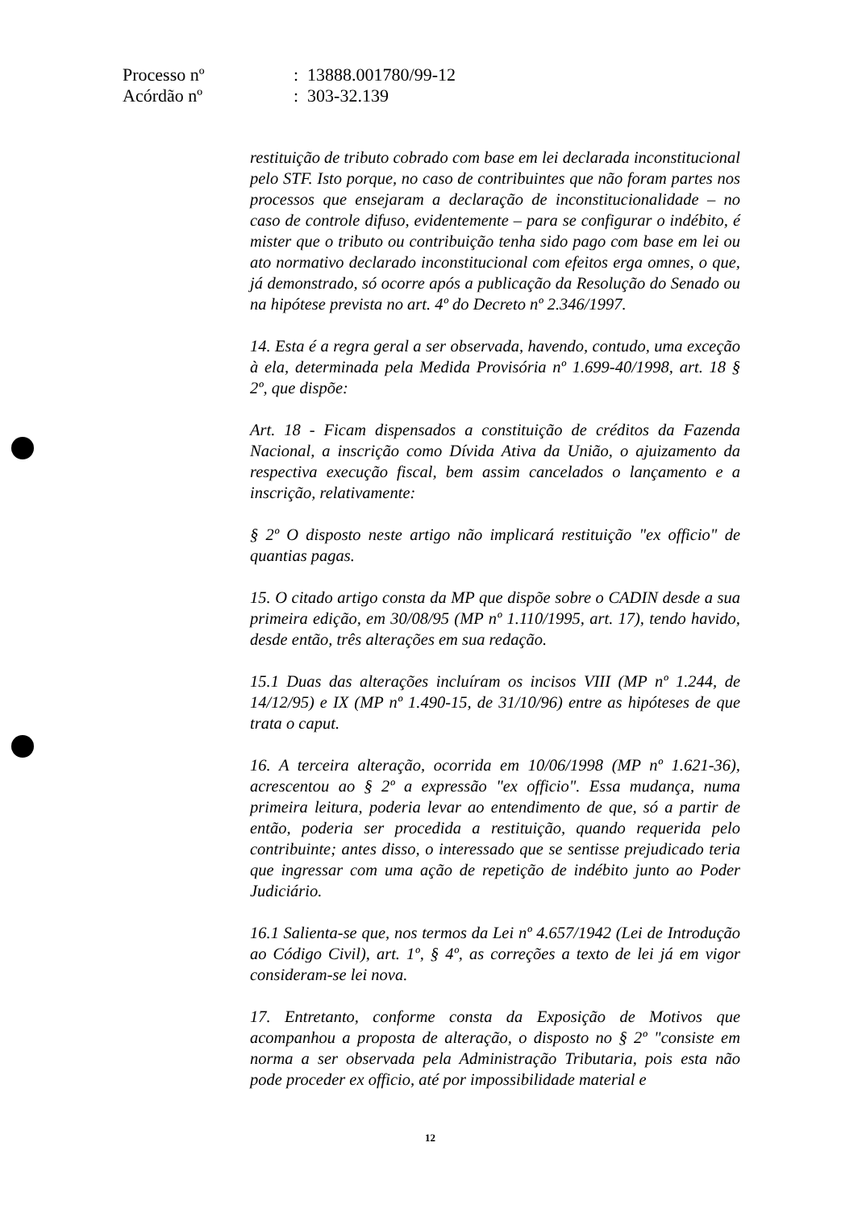| Processo nº | : 13888.001780/99-12 |
| Acórdão nº | : 303-32.139 |
restituição de tributo cobrado com base em lei declarada inconstitucional pelo STF. Isto porque, no caso de contribuintes que não foram partes nos processos que ensejaram a declaração de inconstitucionalidade – no caso de controle difuso, evidentemente – para se configurar o indébito, é mister que o tributo ou contribuição tenha sido pago com base em lei ou ato normativo declarado inconstitucional com efeitos erga omnes, o que, já demonstrado, só ocorre após a publicação da Resolução do Senado ou na hipótese prevista no art. 4º do Decreto nº 2.346/1997.
14. Esta é a regra geral a ser observada, havendo, contudo, uma exceção à ela, determinada pela Medida Provisória nº 1.699-40/1998, art. 18 § 2º, que dispõe:
Art. 18 - Ficam dispensados a constituição de créditos da Fazenda Nacional, a inscrição como Dívida Ativa da União, o ajuizamento da respectiva execução fiscal, bem assim cancelados o lançamento e a inscrição, relativamente:
§ 2º O disposto neste artigo não implicará restituição "ex officio" de quantias pagas.
15. O citado artigo consta da MP que dispõe sobre o CADIN desde a sua primeira edição, em 30/08/95 (MP nº 1.110/1995, art. 17), tendo havido, desde então, três alterações em sua redação.
15.1 Duas das alterações incluíram os incisos VIII (MP nº 1.244, de 14/12/95) e IX (MP nº 1.490-15, de 31/10/96) entre as hipóteses de que trata o caput.
16. A terceira alteração, ocorrida em 10/06/1998 (MP nº 1.621-36), acrescentou ao § 2º a expressão "ex officio". Essa mudança, numa primeira leitura, poderia levar ao entendimento de que, só a partir de então, poderia ser procedida a restituição, quando requerida pelo contribuinte; antes disso, o interessado que se sentisse prejudicado teria que ingressar com uma ação de repetição de indébito junto ao Poder Judiciário.
16.1 Salienta-se que, nos termos da Lei nº 4.657/1942 (Lei de Introdução ao Código Civil), art. 1º, § 4º, as correções a texto de lei já em vigor consideram-se lei nova.
17. Entretanto, conforme consta da Exposição de Motivos que acompanhou a proposta de alteração, o disposto no § 2º "consiste em norma a ser observada pela Administração Tributaria, pois esta não pode proceder ex officio, até por impossibilidade material e
12